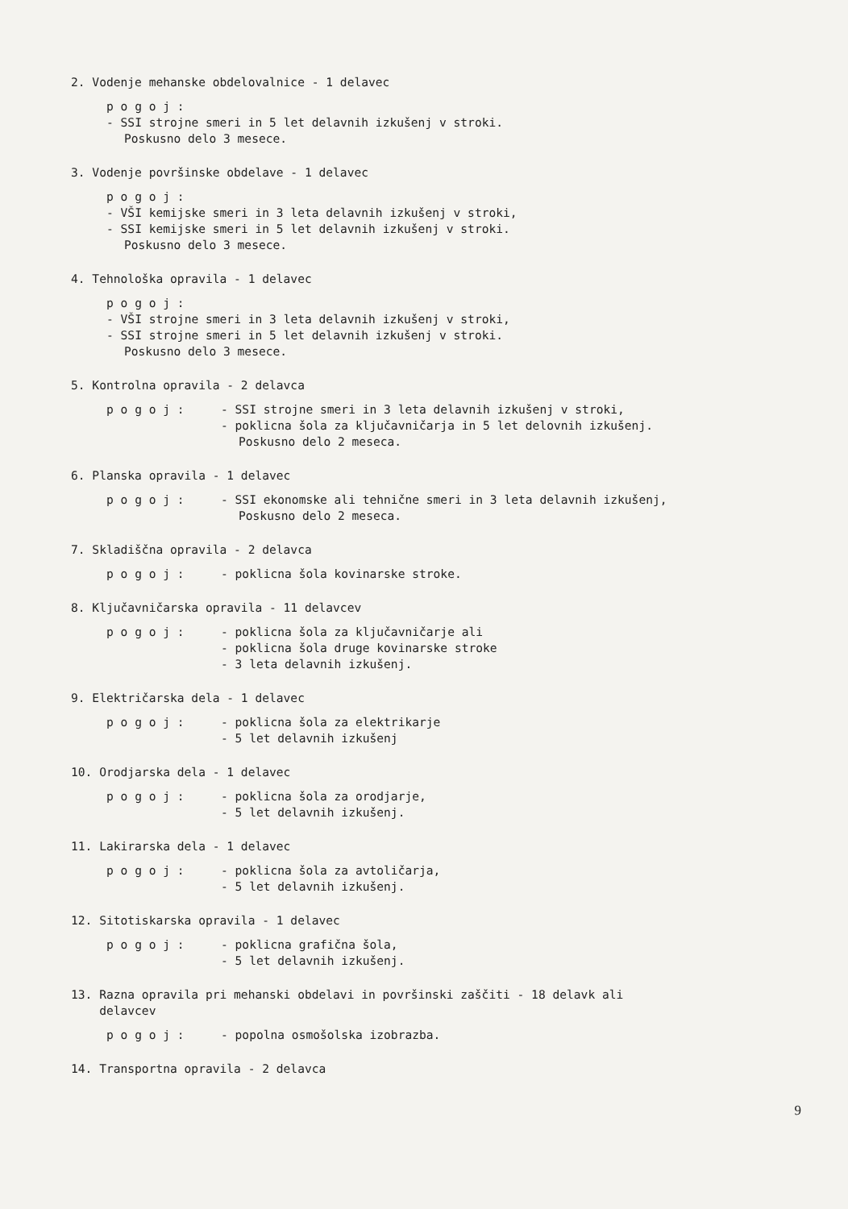2. Vodenje mehanske obdelovalnice - 1 delavec
p o g o j :
- SSI strojne smeri in 5 let delavnih izkušenj v stroki.
Poskusno delo 3 mesece.
3. Vodenje površinske obdelave - 1 delavec
p o g o j :
- VŠI kemijske smeri in 3 leta delavnih izkušenj v stroki,
- SSI kemijske smeri in 5 let delavnih izkušenj v stroki.
Poskusno delo 3 mesece.
4. Tehnološka opravila - 1 delavec
p o g o j :
- VŠI strojne smeri in 3 leta delavnih izkušenj v stroki,
- SSI strojne smeri in 5 let delavnih izkušenj v stroki.
Poskusno delo 3 mesece.
5. Kontrolna opravila - 2 delavca
p o g o j : - SSI strojne smeri in 3 leta delavnih izkušenj v stroki,
- poklicna šola za ključavničarja in 5 let delovnih izkušenj.
Poskusno delo 2 meseca.
6. Planska opravila - 1 delavec
p o g o j : - SSI ekonomske ali tehnične smeri in 3 leta delavnih izkušenj,
Poskusno delo 2 meseca.
7. Skladiščna opravila - 2 delavca
p o g o j : - poklicna šola kovinarske stroke.
8. Ključavničarska opravila - 11 delavcev
p o g o j : - poklicna šola za ključavničarje ali
- poklicna šola druge kovinarske stroke
- 3 leta delavnih izkušenj.
9. Električarska dela - 1 delavec
p o g o j : - poklicna šola za elektrikarje
- 5 let delavnih izkušenj
10. Orodjarska dela - 1 delavec
p o g o j : - poklicna šola za orodjarje,
- 5 let delavnih izkušenj.
11. Lakirarska dela - 1 delavec
p o g o j : - poklicna šola za avtoličarja,
- 5 let delavnih izkušenj.
12. Sitotiskarska opravila - 1 delavec
p o g o j : - poklicna grafična šola,
- 5 let delavnih izkušenj.
13. Razna opravila pri mehanski obdelavi in površinski zaščiti - 18 delavk ali
delavcev
p o g o j : - popolna osmošolska izobrazba.
14. Transportna opravila - 2 delavca
9